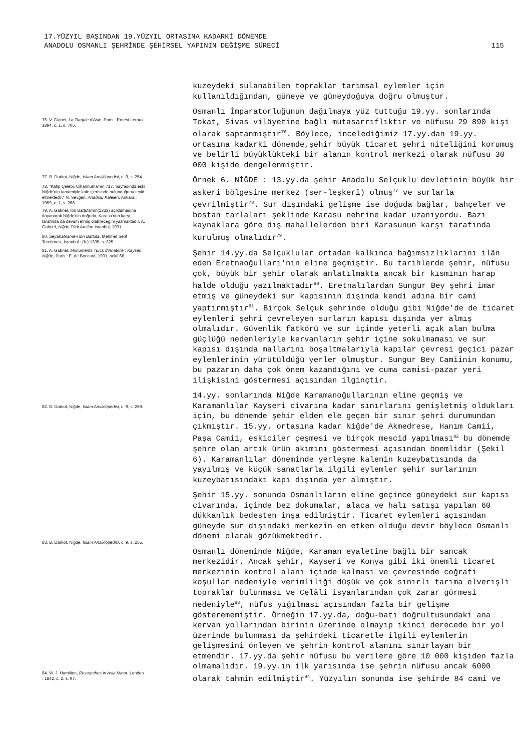17.YÜZYIL BAŞINDAN 19.YÜZYIL ORTASINA KADARKİ DÖNEMDE
ANADOLU OSMANLI ŞEHRİNDE ŞEHİRSEL YAPININ DEĞİŞME SÜRECİ
115
76. V. Cuinet, La Turquie d'Asie, Paris : Ernest Leraux, 1894, c. 1, s. 705.
77. B. Darkot, Niğde, İslam Ansiklopedisi, c. 9, s. 254.
78. "Katip Çelebi, Cihannüma'nın 717. Sayfasında eski Niğde'nin tamamiyle kale içerisinde bulunduğunu teyid etmektedir." N. Sevgen, Anadolu Kaleleri, Ankara : 1959, c. 1, s. 266.
79. A. Gabriel, İbn Battuta'nın(1333) açıklamasına dayanarak Niğde'nin doğuda, Karasu'nun karşı tarafında da devam etmiş olabileceğini yazmaktadır. A. Gabriel, Niğde Türk Anıtları Istanbul, 1931.
80. Seyahatname-i İbn Battuta, Mehmet Şerif Tercümesi, İstanbul : (h.) 1335, s. 325.
81. A. Gabriel, Monuments Turcs d'Anatolie : Kayseri, Niğde, Paris : E. de Boccard, 1931, şekil 66.
82. B. Darkot, Niğde, İslam Ansiklopedisi, c. 9, s. 259.
83. B. Darkot, Niğde, İslam Ansiklopedisi, c. 9, s. 255.
84. W. J. Hamilton, Researches in Asia Minor, London : 1842, c. 2, s. 97.
kuzeydeki sulanabilen topraklar tarımsal eylemler için kullanıldığından, güneye ve güneydoğuya doğru olmuştur.
Osmanlı İmparatorluğunun dağılmaya yüz tuttuğu 19.yy. sonlarında Tokat, Sivas vilâyetine bağlı mutasarrıflıktır ve nüfusu 29 890 kişi olarak saptanmıştır<sup>76</sup>. Böylece, incelediğimiz 17.yy.dan 19.yy. ortasına kadarki dönemde,şehir büyük ticaret şehri niteliğini korumuş ve belirli büyüklükteki bir alanın kontrol merkezi olarak nüfusu 30 000 kişide dengelenmiştir.
Örnek 6. NİĞDE : 13.yy.da şehir Anadolu Selçuklu devletinin büyük bir askeri bölgesine merkez (ser-leşkerî) olmuş<sup>77</sup> ve surlarla çevrilmiştir<sup>78</sup>. Sur dışındaki gelişme ise doğuda bağlar, bahçeler ve bostan tarlaları şeklinde Karasu nehrine kadar uzanıyordu. Bazı kaynaklara göre dış mahallelerden biri Karasunun karşı tarafında kurulmuş olmalıdır<sup>79</sup>.
Şehir 14.yy.da Selçuklular ortadan kalkınca bağımsızlıklarını ilân eden Eretnaoğulları'nın eline geçmiştir. Bu tarihlerde şehir, nüfusu çok, büyük bir şehir olarak anlatılmakta ancak bir kısmının harap halde olduğu yazılmaktadır<sup>80</sup>. Eretnalılardan Sungur Bey şehri imar etmiş ve güneydeki sur kapısının dışında kendi adına bir cami yaptırmıştır<sup>81</sup>. Birçok Selçuk şehrinde olduğu gibi Niğde'de de ticaret eylemleri şehri çevreleyen surların kapısı dışında yer almış olmalıdır. Güvenlik fatkörü ve sur içinde yeterli açık alan bulma güçlüğü nedenleriyle kervanların şehir içine sokulmaması ve sur kapısı dışında mallarını boşaltmalarıyla kapılar çevresi geçici pazar eylemlerinin yürütüldüğü yerler olmuştur. Sungur Bey Camiinin konumu, bu pazarın daha çok önem kazandığını ve cuma camisi-pazar yeri ilişkisini göstermesi açısından ilginçtir.
14.yy. sonlarında Niğde Karamanoğullarının eline geçmiş ve Karamanlılar Kayseri civarına kadar sınırlarını genişletmiş oldukları için, bu dönemde şehir elden ele geçen bir sınır şehri durumundan çıkmıştır. 15.yy. ortasına kadar Niğde'de Akmedrese, Hanım Camii, Paşa Camii, eskiciler çeşmesi ve birçok mescid yapılması<sup>82</sup> bu dönemde şehre olan artık ürün akımını göstermesi açısından önemlidir (Şekil 6). Karamanlılar döneminde yerleşme kalenin kuzeybatısında da yayılmış ve küçük sanatlarla ilgili eylemler şehir surlarının kuzeybatısındaki kapı dışında yer almıştır.
Şehir 15.yy. sonunda Osmanlıların eline geçince güneydeki sur kapısı civarında, içinde bez dokumalar, alaca ve halı satışı yapılan 60 dükkanlık bedesten inşa edilmiştir. Ticaret eylemleri açısından güneyde sur dışındaki merkezin en etken olduğu devir böylece Osmanlı dönemi olarak gözükmektedir.
Osmanlı döneminde Niğde, Karaman eyaletine bağlı bir sancak merkezidir. Ancak şehir, Kayseri ve Konya gibi iki önemli ticaret merkezinin kontrol alanı içinde kalması ve çevresinde coğrafi koşullar nedeniyle verimliliği düşük ve çok sınırlı tarıma elverişli topraklar bulunması ve Celâli isyanlarından çok zarar görmesi nedeniyle<sup>83</sup>, nüfus yığılması açısından fazla bir gelişme gösterememiştir. Örneğin 17.yy.da, doğu-batı doğrultusundaki ana kervan yollarından birinin üzerinde olmayıp ikinci derecede bir yol üzerinde bulunması da şehirdeki ticaretle ilgili eylemlerin gelişmesini önleyen ve şehrin kontrol alanını sınırlayan bir etmendir. 17.yy.da şehir nüfusu bu verilere göre 10 000 kişiden fazla olmamalıdır. 19.yy.ın ilk yarısında ise şehrin nüfusu ancak 6000 olarak tahmin edilmiştir<sup>84</sup>. Yüzyılın sonunda ise şehirde 84 cami ve